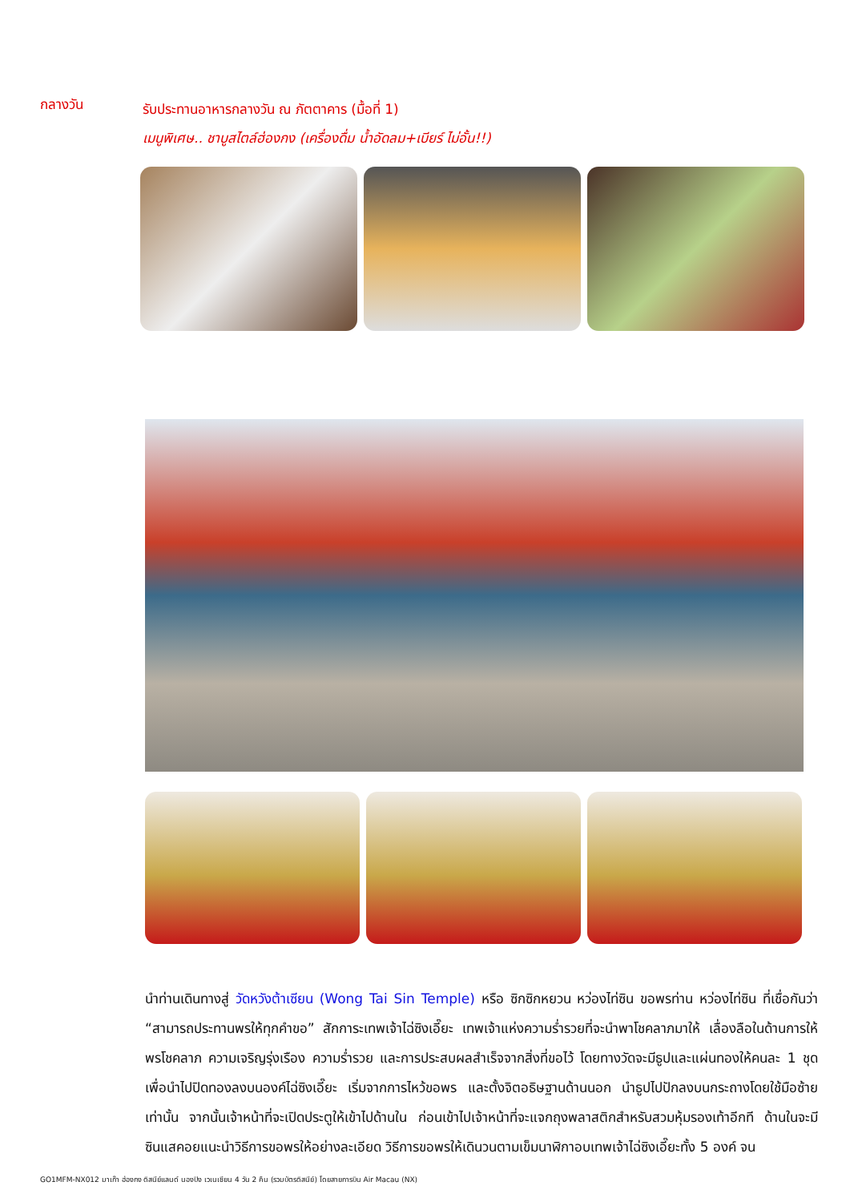กลางวัน
รับประทานอาหารกลางวัน ณ ภัตตาคาร (มื้อที่ 1)
เมนูพิเศษ.. ชาบูสไตล์ฮ่องกง (เครื่องดื่ม น้ำอัดลม+เบียร์ ไม่อั้น!!)
นำท่านเดินทางสู่ วัดหวังต้าเซียน (Wong Tai Sin Temple) หรือ ซิกซิกหยวน หว่องไท่ซิน ขอพรท่าน หว่องไท่ซิน ที่เชื่อกันว่า “สามารถประทานพรให้ทุกคำขอ” สักการะเทพเจ้าไฉ่ซิงเอี๊ยะ เทพเจ้าแห่งความร่ำรวยที่จะนำพาโชคลาภมาให้ เลื่องลือในด้านการให้พรโชคลาภ ความเจริญรุ่งเรือง ความร่ำรวย และการประสบผลสำเร็จจากสิ่งที่ขอไว้ โดยทางวัดจะมีธูปและแผ่นทองให้คนละ 1 ชุด เพื่อนำไปปิดทองลงบนองค์ไฉ่ซิงเอี๊ยะ เริ่มจากการไหว้ขอพร และตั้งจิตอธิษฐานด้านนอก นำธูปไปปักลงบนกระถางโดยใช้มือซ้ายเท่านั้น จากนั้นเจ้าหน้าที่จะเปิดประตูให้เข้าไปด้านใน ก่อนเข้าไปเจ้าหน้าที่จะแจกถุงพลาสติกสำหรับสวมหุ้มรองเท้าอีกที ด้านในจะมีซินแสคอยแนะนำวิธีการขอพรให้อย่างละเอียด วิธีการขอพรให้เดินวนตามเข็มนาฬิกาอบเทพเจ้าไฉ่ซิงเอี๊ยะทั้ง 5 องค์ จน
GO1MFM-NX012 มาเก๊า ฮ่องกง ดิสนีย์แลนด์ นองปิง เวเนเชียน 4 วัน 2 คืน (รวมบัตรดิสนีย์) โดยสายการบิน Air Macau (NX)